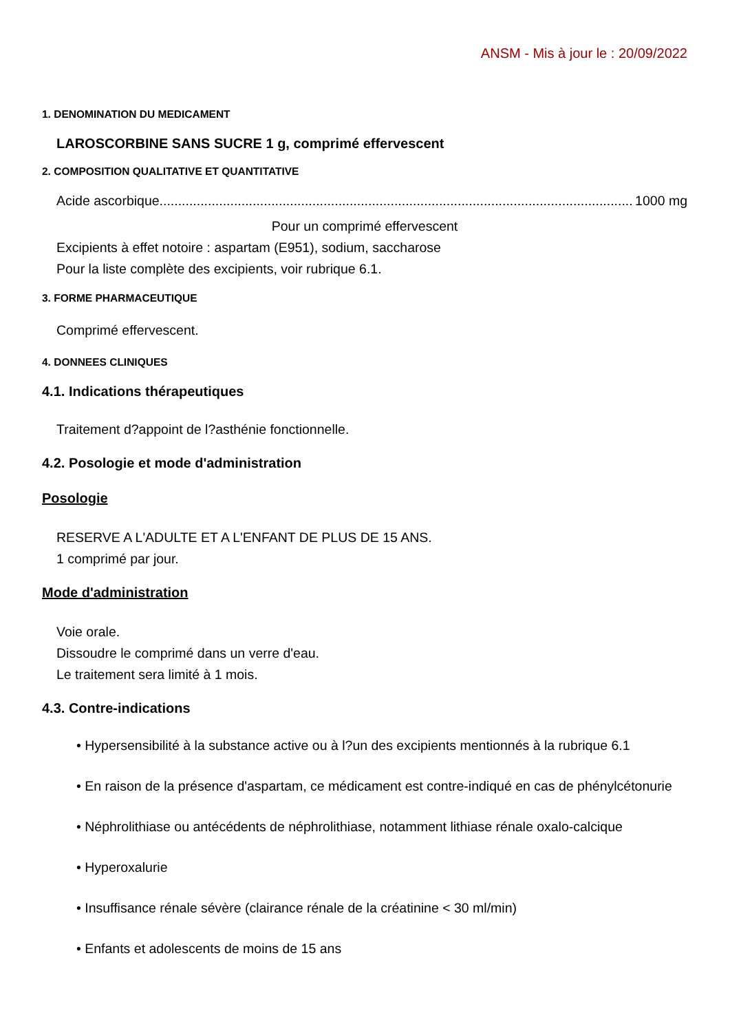ANSM - Mis à jour le : 20/09/2022
1. DENOMINATION DU MEDICAMENT
LAROSCORBINE SANS SUCRE 1 g, comprimé effervescent
2. COMPOSITION QUALITATIVE ET QUANTITATIVE
Acide ascorbique.................................................................................................................................. 1000 mg
Pour un comprimé effervescent
Excipients à effet notoire : aspartam (E951), sodium, saccharose
Pour la liste complète des excipients, voir rubrique 6.1.
3. FORME PHARMACEUTIQUE
Comprimé effervescent.
4. DONNEES CLINIQUES
4.1. Indications thérapeutiques
Traitement d?appoint de l?asthénie fonctionnelle.
4.2. Posologie et mode d'administration
Posologie
RESERVE A L'ADULTE ET A L'ENFANT DE PLUS DE 15 ANS.
1 comprimé par jour.
Mode d'administration
Voie orale.
Dissoudre le comprimé dans un verre d'eau.
Le traitement sera limité à 1 mois.
4.3. Contre-indications
• Hypersensibilité à la substance active ou à l?un des excipients mentionnés à la rubrique 6.1
• En raison de la présence d'aspartam, ce médicament est contre-indiqué en cas de phénylcétonurie
• Néphrolithiase ou antécédents de néphrolithiase, notamment lithiase rénale oxalo-calcique
• Hyperoxalurie
• Insuffisance rénale sévère (clairance rénale de la créatinine < 30 ml/min)
• Enfants et adolescents de moins de 15 ans